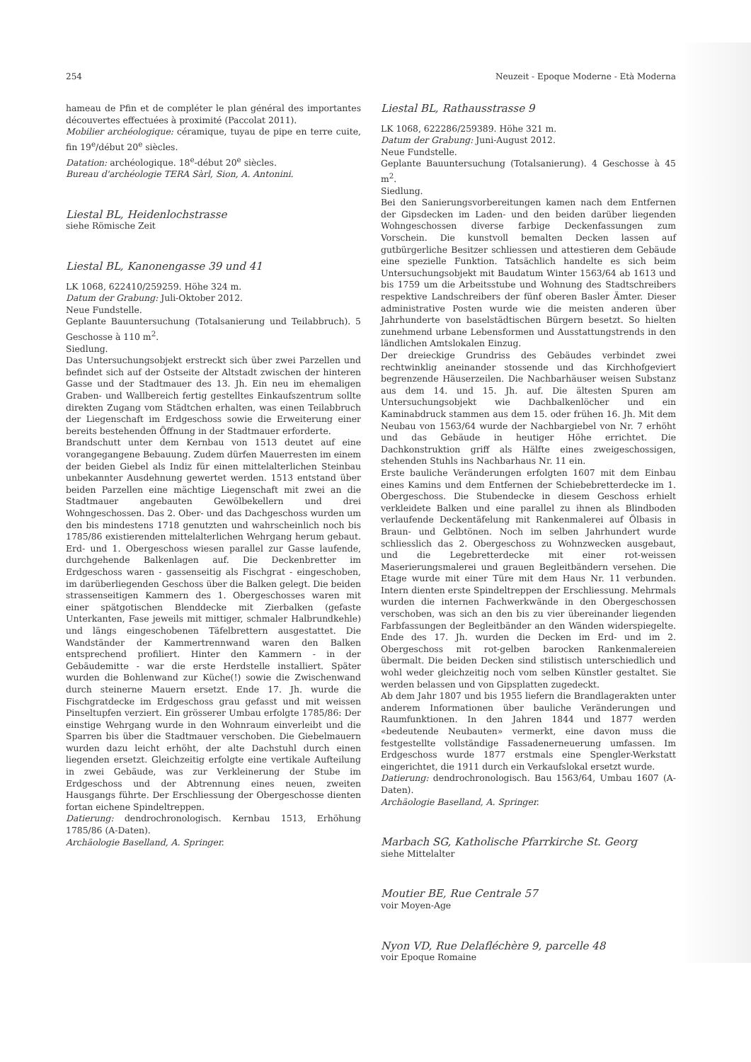254 Neuzeit - Epoque Moderne - Età Moderna
hameau de Pfin et de compléter le plan général des importantes découvertes effectuées à proximité (Paccolat 2011).
Mobilier archéologique: céramique, tuyau de pipe en terre cuite, fin 19<sup>e</sup>/début 20<sup>e</sup> siècles.
Datation: archéologique. 18<sup>e</sup>-début 20<sup>e</sup> siècles.
Bureau d'archéologie TERA Sàrl, Sion, A. Antonini.
Liestal BL, Heidenlochstrasse
siehe Römische Zeit
Liestal BL, Kanonengasse 39 und 41
LK 1068, 622410/259259. Höhe 324 m.
Datum der Grabung: Juli-Oktober 2012.
Neue Fundstelle.
Geplante Bauuntersuchung (Totalsanierung und Teilabbruch). 5 Geschosse à 110 m<sup>2</sup>.
Siedlung.
Das Untersuchungsobjekt erstreckt sich über zwei Parzellen und befindet sich auf der Ostseite der Altstadt zwischen der hinteren Gasse und der Stadtmauer des 13. Jh. Ein neu im ehemaligen Graben- und Wallbereich fertig gestelltes Einkaufszentrum sollte direkten Zugang vom Städtchen erhalten, was einen Teilabbruch der Liegenschaft im Erdgeschoss sowie die Erweiterung einer bereits bestehenden Öffnung in der Stadtmauer erforderte.
Brandschutt unter dem Kernbau von 1513 deutet auf eine vorangegangene Bebauung. Zudem dürfen Mauerresten im einem der beiden Giebel als Indiz für einen mittelalterlichen Steinbau unbekannter Ausdehnung gewertet werden. 1513 entstand über beiden Parzellen eine mächtige Liegenschaft mit zwei an die Stadtmauer angebauten Gewölbekellern und drei Wohngeschossen. Das 2. Ober- und das Dachgeschoss wurden um den bis mindestens 1718 genutzten und wahrscheinlich noch bis 1785/86 existierenden mittelalterlichen Wehrgang herum gebaut. Erd- und 1. Obergeschoss wiesen parallel zur Gasse laufende, durchgehende Balkenlagen auf. Die Deckenbretter im Erdgeschoss waren - gassenseitig als Fischgrat - eingeschoben, im darüberliegenden Geschoss über die Balken gelegt. Die beiden strassenseitigen Kammern des 1. Obergeschosses waren mit einer spätgotischen Blenddecke mit Zierbalken (gefaste Unterkanten, Fase jeweils mit mittiger, schmaler Halbrundkehle) und längs eingeschobenen Täfelbrettern ausgestattet. Die Wandständer der Kammertrennwand waren den Balken entsprechend profiliert. Hinter den Kammern - in der Gebäudemitte - war die erste Herdstelle installiert. Später wurden die Bohlenwand zur Küche(!) sowie die Zwischenwand durch steinerne Mauern ersetzt. Ende 17. Jh. wurde die Fischgratdecke im Erdgeschoss grau gefasst und mit weissen Pinseltupfen verziert. Ein grösserer Umbau erfolgte 1785/86: Der einstige Wehrgang wurde in den Wohnraum einverleibt und die Sparren bis über die Stadtmauer verschoben. Die Giebelmauern wurden dazu leicht erhöht, der alte Dachstuhl durch einen liegenden ersetzt. Gleichzeitig erfolgte eine vertikale Aufteilung in zwei Gebäude, was zur Verkleinerung der Stube im Erdgeschoss und der Abtrennung eines neuen, zweiten Hausgangs führte. Der Erschliessung der Obergeschosse dienten fortan eichene Spindeltreppen.
Datierung: dendrochronologisch. Kernbau 1513, Erhöhung 1785/86 (A-Daten).
Archäologie Baselland, A. Springer.
Liestal BL, Rathausstrasse 9
LK 1068, 622286/259389. Höhe 321 m.
Datum der Grabung: Juni-August 2012.
Neue Fundstelle.
Geplante Bauuntersuchung (Totalsanierung). 4 Geschosse à 45 m<sup>2</sup>.
Siedlung.
Bei den Sanierungsvorbereitungen kamen nach dem Entfernen der Gipsdecken im Laden- und den beiden darüber liegenden Wohngeschossen diverse farbige Deckenfassungen zum Vorschein. Die kunstvoll bemalten Decken lassen auf gutbürgerliche Besitzer schliessen und attestieren dem Gebäude eine spezielle Funktion. Tatsächlich handelte es sich beim Untersuchungsobjekt mit Baudatum Winter 1563/64 ab 1613 und bis 1759 um die Arbeitsstube und Wohnung des Stadtschreibers respektive Landschreibers der fünf oberen Basler Ämter. Dieser administrative Posten wurde wie die meisten anderen über Jahrhunderte von baselstädtischen Bürgern besetzt. So hielten zunehmend urbane Lebensformen und Ausstattungstrends in den ländlichen Amtslokalen Einzug.
Der dreieckige Grundriss des Gebäudes verbindet zwei rechtwinklig aneinander stossende und das Kirchhofgeviert begrenzende Häuserzeilen. Die Nachbarhäuser weisen Substanz aus dem 14. und 15. Jh. auf. Die ältesten Spuren am Untersuchungsobjekt wie Dachbalkenlöcher und ein Kaminabdruck stammen aus dem 15. oder frühen 16. Jh. Mit dem Neubau von 1563/64 wurde der Nachbargiebel von Nr. 7 erhöht und das Gebäude in heutiger Höhe errichtet. Die Dachkonstruktion griff als Hälfte eines zweigeschossigen, stehenden Stuhls ins Nachbarhaus Nr. 11 ein.
Erste bauliche Veränderungen erfolgten 1607 mit dem Einbau eines Kamins und dem Entfernen der Schiebebretterdecke im 1. Obergeschoss. Die Stubendecke in diesem Geschoss erhielt verkleidete Balken und eine parallel zu ihnen als Blindboden verlaufende Deckentäfelung mit Rankenmalerei auf Ölbasis in Braun- und Gelbtönen. Noch im selben Jahrhundert wurde schliesslich das 2. Obergeschoss zu Wohnzwecken ausgebaut, und die Legebretterdecke mit einer rot-weissen Maserierungsmalerei und grauen Begleitbändern versehen. Die Etage wurde mit einer Türe mit dem Haus Nr. 11 verbunden. Intern dienten erste Spindeltreppen der Erschliessung. Mehrmals wurden die internen Fachwerkwände in den Obergeschossen verschoben, was sich an den bis zu vier übereinander liegenden Farbfassungen der Begleitbänder an den Wänden widerspiegelte. Ende des 17. Jh. wurden die Decken im Erd- und im 2. Obergeschoss mit rot-gelben barocken Rankenmalereien übermalt. Die beiden Decken sind stilistisch unterschiedlich und wohl weder gleichzeitig noch vom selben Künstler gestaltet. Sie werden belassen und von Gipsplatten zugedeckt.
Ab dem Jahr 1807 und bis 1955 liefern die Brandlagerakten unter anderem Informationen über bauliche Veränderungen und Raumfunktionen. In den Jahren 1844 und 1877 werden «bedeutende Neubauten» vermerkt, eine davon muss die festgestellte vollständige Fassadenerneuerung umfassen. Im Erdgeschoss wurde 1877 erstmals eine Spengler-Werkstatt eingerichtet, die 1911 durch ein Verkaufslokal ersetzt wurde.
Datierung: dendrochronologisch. Bau 1563/64, Umbau 1607 (A-Daten).
Archäologie Baselland, A. Springer.
Marbach SG, Katholische Pfarrkirche St. Georg
siehe Mittelalter
Moutier BE, Rue Centrale 57
voir Moyen-Age
Nyon VD, Rue Delafléchère 9, parcelle 48
voir Epoque Romaine